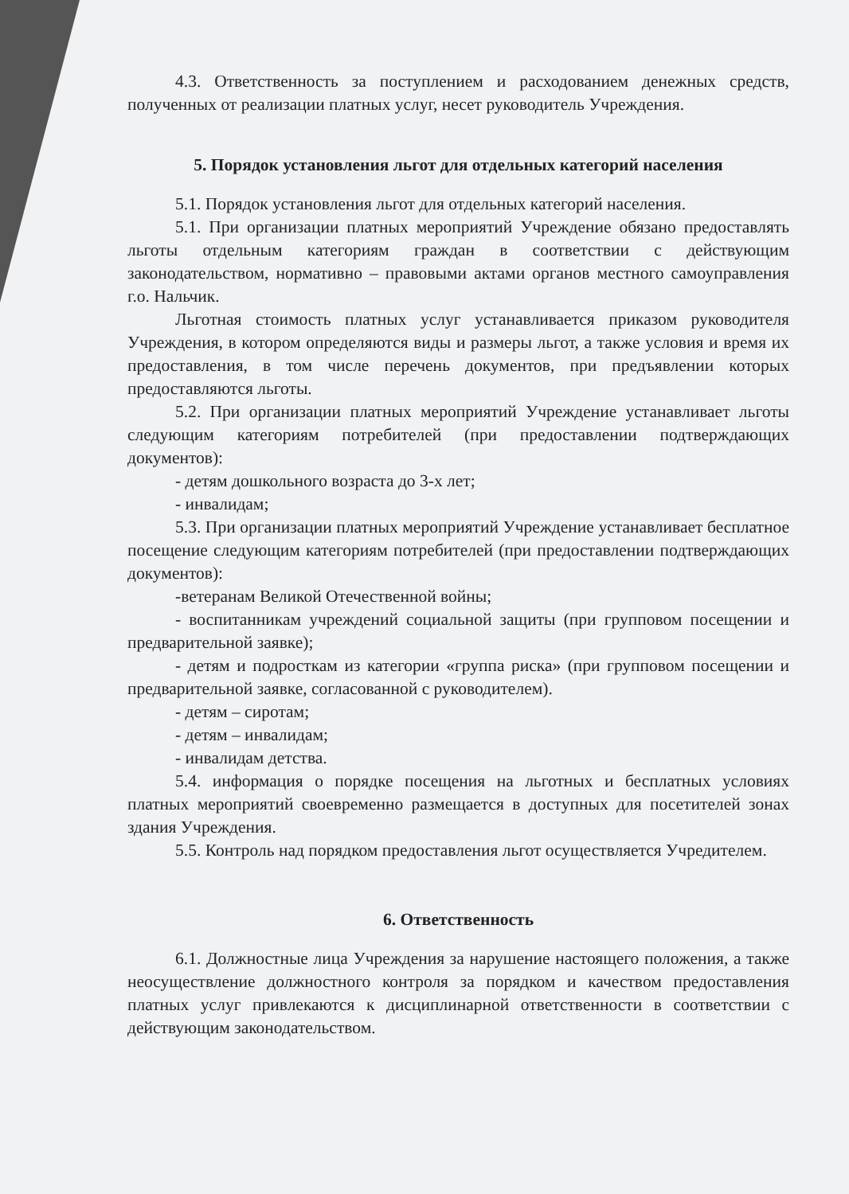4.3. Ответственность за поступлением и расходованием денежных средств, полученных от реализации платных услуг, несет руководитель Учреждения.
5. Порядок установления льгот для отдельных категорий населения
5.1. Порядок установления льгот для отдельных категорий населения.
5.1. При организации платных мероприятий Учреждение обязано предоставлять льготы отдельным категориям граждан в соответствии с действующим законодательством, нормативно – правовыми актами органов местного самоуправления г.о. Нальчик.
Льготная стоимость платных услуг устанавливается приказом руководителя Учреждения, в котором определяются виды и размеры льгот, а также условия и время их предоставления, в том числе перечень документов, при предъявлении которых предоставляются льготы.
5.2. При организации платных мероприятий Учреждение устанавливает льготы следующим категориям потребителей (при предоставлении подтверждающих документов):
- детям дошкольного возраста до 3-х лет;
- инвалидам;
5.3. При организации платных мероприятий Учреждение устанавливает бесплатное посещение следующим категориям потребителей (при предоставлении подтверждающих документов):
-ветеранам Великой Отечественной войны;
- воспитанникам учреждений социальной защиты (при групповом посещении и предварительной заявке);
- детям и подросткам из категории «группа риска» (при групповом посещении и предварительной заявке, согласованной с руководителем).
- детям – сиротам;
- детям – инвалидам;
- инвалидам детства.
5.4. информация о порядке посещения на льготных и бесплатных условиях платных мероприятий своевременно размещается в доступных для посетителей зонах здания Учреждения.
5.5. Контроль над порядком предоставления льгот осуществляется Учредителем.
6. Ответственность
6.1. Должностные лица Учреждения за нарушение настоящего положения, а также неосуществление должностного контроля за порядком и качеством предоставления платных услуг привлекаются к дисциплинарной ответственности в соответствии с действующим законодательством.